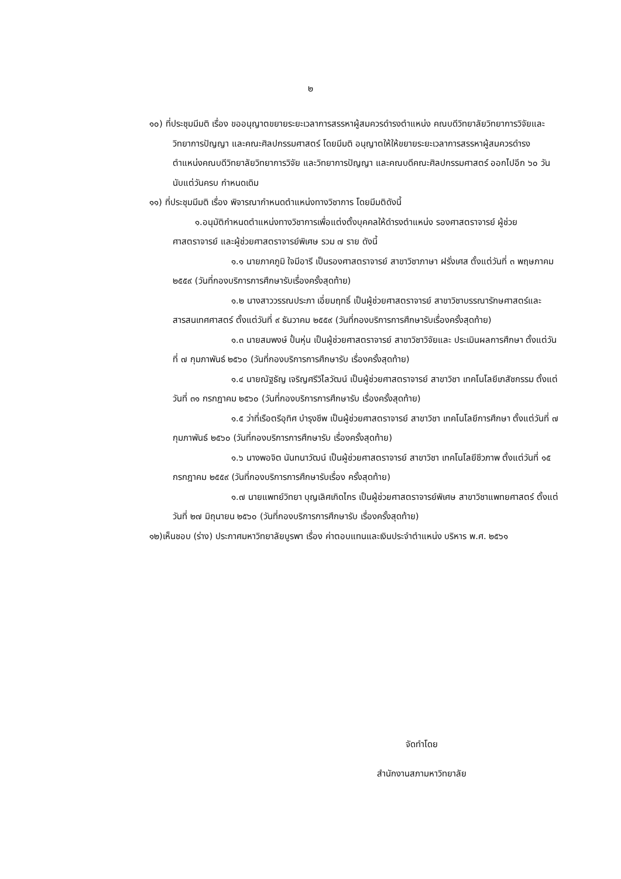๒
๑๐) ที่ประชุมมีมติ เรื่อง ขออนุญาตขยายระยะเวลาการสรรหาผู้สมควรดำรงตำแหน่ง คณบดีวิทยาลัยวิทยาการวิจัยและวิทยาการปัญญา และคณะศิลปกรรมศาสตร์ โดยมีมติ อนุญาตให้ให้ขยายระยะเวลาการสรรหาผู้สมควรดำรงตำแหน่งคณบดีวิทยาลัยวิทยาการวิจัย และวิทยาการปัญญา และคณบดีคณะศิลปกรรมศาสตร์ ออกไปอีก ๖๐ วัน นับแต่วันครบ กำหนดเดิม
๑๑) ที่ประชุมมีมติ เรื่อง พิจารณากำหนดตำแหน่งทางวิชาการ โดยมีมติดังนี้
๑.อนุมัติกำหนดตำแหน่งทางวิชาการเพื่อแต่งตั้งบุคคลให้ดำรงตำแหน่ง รองศาสตราจารย์ ผู้ช่วยศาสตราจารย์ และผู้ช่วยศาสตราจารย์พิเศษ รวม ๗ ราย ดังนี้
๑.๑ นายภาคภูมิ ใจมีอารี เป็นรองศาสตราจารย์ สาขาวิชาภาษา ฝรั่งเศส ตั้งแต่วันที่ ๓ พฤษภาคม ๒๕๕๙ (วันที่กองบริการการศึกษารับเรื่องครั้งสุดท้าย)
๑.๒ นางสาววรรณประภา เอี่ยมฤทธิ์ เป็นผู้ช่วยศาสตราจารย์ สาขาวิชาบรรณารักษศาสตร์และสารสนเทศศาสตร์ ตั้งแต่วันที่ ๙ ธันวาคม ๒๕๕๙ (วันที่กองบริการการศึกษารับเรื่องครั้งสุดท้าย)
๑.๓ นายสมพงษ์ ปั้นหุ่น เป็นผู้ช่วยศาสตราจารย์ สาขาวิชาวิจัยและ ประเมินผลการศึกษา ตั้งแต่วันที่ ๗ กุมภาพันธ์ ๒๕๖๐ (วันที่กองบริการการศึกษารับ เรื่องครั้งสุดท้าย)
๑.๔ นายณัฐธัญ เจริญศรีวิไลวัฒน์ เป็นผู้ช่วยศาสตราจารย์ สาขาวิชา เทคโนโลยีเภสัชกรรม ตั้งแต่วันที่ ๓๑ กรกฎาคม ๒๕๖๐ (วันที่กองบริการการศึกษารับ เรื่องครั้งสุดท้าย)
๑.๕ ว่าที่เรือตรีอุทิศ บำรุงชีพ เป็นผู้ช่วยศาสตราจารย์ สาขาวิชา เทคโนโลยีการศึกษา ตั้งแต่วันที่ ๗ กุมภาพันธ์ ๒๕๖๐ (วันที่กองบริการการศึกษารับ เรื่องครั้งสุดท้าย)
๑.๖ นางพอจิต นันทนาวัฒน์ เป็นผู้ช่วยศาสตราจารย์ สาขาวิชา เทคโนโลยีชีวภาพ ตั้งแต่วันที่ ๑๕ กรกฎาคม ๒๕๕๙ (วันที่กองบริการการศึกษารับเรื่อง ครั้งสุดท้าย)
๑.๗ นายแพทย์วิทยา บุญเลิศเกิดไกร เป็นผู้ช่วยศาสตราจารย์พิเศษ สาขาวิชาแพทยศาสตร์ ตั้งแต่วันที่ ๒๗ มิถุนายน ๒๕๖๐ (วันที่กองบริการการศึกษารับ เรื่องครั้งสุดท้าย)
๑๒)เห็นชอบ (ร่าง) ประกาศมหาวิทยาลัยบูรพา เรื่อง ค่าตอบแทนและเงินประจำตำแหน่ง บริหาร พ.ศ. ๒๕๖๑
จัดทำโดย
สำนักงานสภามหาวิทยาลัย